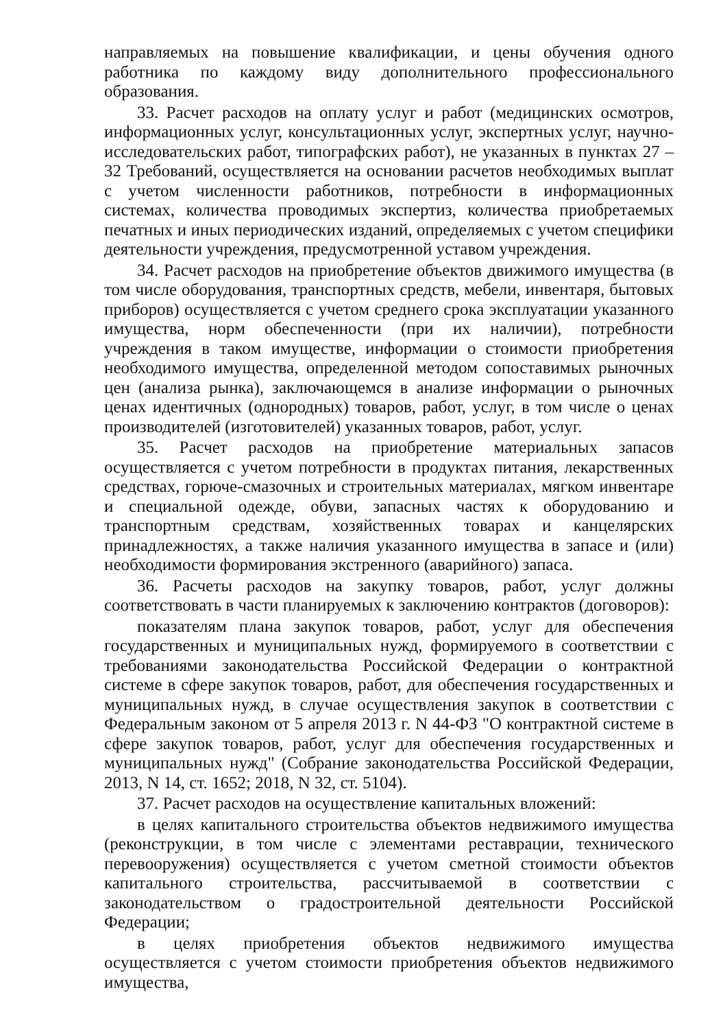направляемых на повышение квалификации, и цены обучения одного работника по каждому виду дополнительного профессионального образования.
33. Расчет расходов на оплату услуг и работ (медицинских осмотров, информационных услуг, консультационных услуг, экспертных услуг, научно-исследовательских работ, типографских работ), не указанных в пунктах 27 – 32 Требований, осуществляется на основании расчетов необходимых выплат с учетом численности работников, потребности в информационных системах, количества проводимых экспертиз, количества приобретаемых печатных и иных периодических изданий, определяемых с учетом специфики деятельности учреждения, предусмотренной уставом учреждения.
34. Расчет расходов на приобретение объектов движимого имущества (в том числе оборудования, транспортных средств, мебели, инвентаря, бытовых приборов) осуществляется с учетом среднего срока эксплуатации указанного имущества, норм обеспеченности (при их наличии), потребности учреждения в таком имуществе, информации о стоимости приобретения необходимого имущества, определенной методом сопоставимых рыночных цен (анализа рынка), заключающемся в анализе информации о рыночных ценах идентичных (однородных) товаров, работ, услуг, в том числе о ценах производителей (изготовителей) указанных товаров, работ, услуг.
35. Расчет расходов на приобретение материальных запасов осуществляется с учетом потребности в продуктах питания, лекарственных средствах, горюче-смазочных и строительных материалах, мягком инвентаре и специальной одежде, обуви, запасных частях к оборудованию и транспортным средствам, хозяйственных товарах и канцелярских принадлежностях, а также наличия указанного имущества в запасе и (или) необходимости формирования экстренного (аварийного) запаса.
36. Расчеты расходов на закупку товаров, работ, услуг должны соответствовать в части планируемых к заключению контрактов (договоров):
показателям плана закупок товаров, работ, услуг для обеспечения государственных и муниципальных нужд, формируемого в соответствии с требованиями законодательства Российской Федерации о контрактной системе в сфере закупок товаров, работ, для обеспечения государственных и муниципальных нужд, в случае осуществления закупок в соответствии с Федеральным законом от 5 апреля 2013 г. N 44-ФЗ "О контрактной системе в сфере закупок товаров, работ, услуг для обеспечения государственных и муниципальных нужд" (Собрание законодательства Российской Федерации, 2013, N 14, ст. 1652; 2018, N 32, ст. 5104).
37. Расчет расходов на осуществление капитальных вложений:
в целях капитального строительства объектов недвижимого имущества (реконструкции, в том числе с элементами реставрации, технического перевооружения) осуществляется с учетом сметной стоимости объектов капитального строительства, рассчитываемой в соответствии с законодательством о градостроительной деятельности Российской Федерации;
в целях приобретения объектов недвижимого имущества осуществляется с учетом стоимости приобретения объектов недвижимого имущества,